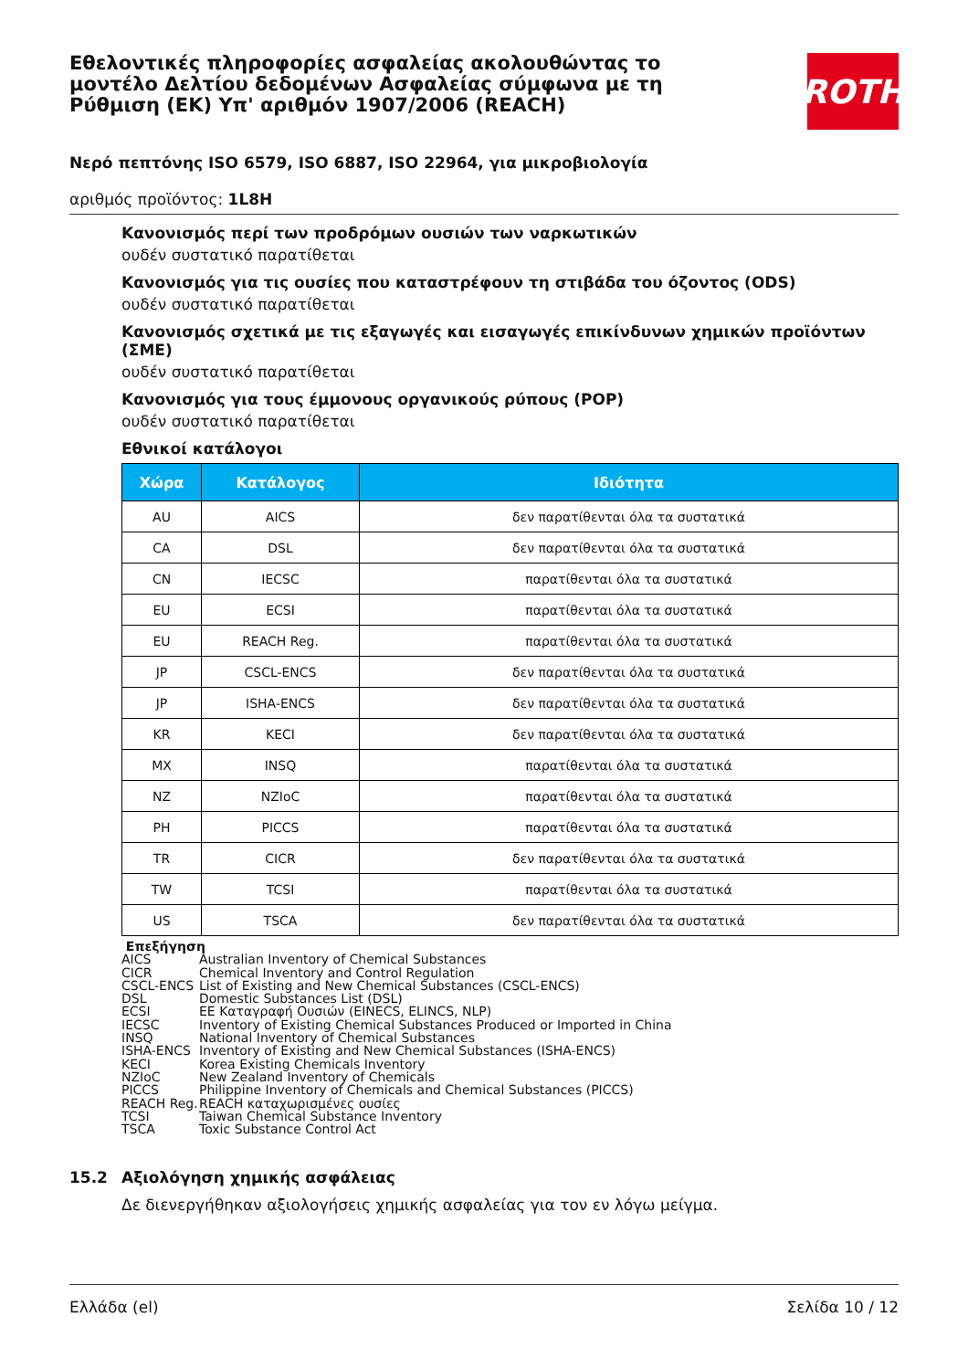Εθελοντικές πληροφορίες ασφαλείας ακολουθώντας το μοντέλο Δελτίου δεδομένων Ασφαλείας σύμφωνα με τη Ρύθμιση (ΕΚ) Υπ' αριθμόν 1907/2006 (REACH)
ROTH
Νερό πεπτόνης ISO 6579, ISO 6887, ISO 22964, για μικροβιολογία
αριθμός προϊόντος: 1L8H
Κανονισμός περί των προδρόμων ουσιών των ναρκωτικών
ουδέν συστατικό παρατίθεται
Κανονισμός για τις ουσίες που καταστρέφουν τη στιβάδα του όζοντος (ODS)
ουδέν συστατικό παρατίθεται
Κανονισμός σχετικά με τις εξαγωγές και εισαγωγές επικίνδυνων χημικών προϊόντων (ΣΜΕ)
ουδέν συστατικό παρατίθεται
Κανονισμός για τους έμμονους οργανικούς ρύπους (POP)
ουδέν συστατικό παρατίθεται
Εθνικοί κατάλογοι
| Χώρα | Κατάλογος | Ιδιότητα |
| --- | --- | --- |
| AU | AICS | δεν παρατίθενται όλα τα συστατικά |
| CA | DSL | δεν παρατίθενται όλα τα συστατικά |
| CN | IECSC | παρατίθενται όλα τα συστατικά |
| EU | ECSI | παρατίθενται όλα τα συστατικά |
| EU | REACH Reg. | παρατίθενται όλα τα συστατικά |
| JP | CSCL-ENCS | δεν παρατίθενται όλα τα συστατικά |
| JP | ISHA-ENCS | δεν παρατίθενται όλα τα συστατικά |
| KR | KECI | δεν παρατίθενται όλα τα συστατικά |
| MX | INSQ | παρατίθενται όλα τα συστατικά |
| NZ | NZIoC | παρατίθενται όλα τα συστατικά |
| PH | PICCS | παρατίθενται όλα τα συστατικά |
| TR | CICR | δεν παρατίθενται όλα τα συστατικά |
| TW | TCSI | παρατίθενται όλα τα συστατικά |
| US | TSCA | δεν παρατίθενται όλα τα συστατικά |
Επεξήγηση
AICS Australian Inventory of Chemical Substances
CICR Chemical Inventory and Control Regulation
CSCL-ENCS List of Existing and New Chemical Substances (CSCL-ENCS)
DSL Domestic Substances List (DSL)
ECSI ΕΕ Καταγραφή Ουσιών (EINECS, ELINCS, NLP)
IECSC Inventory of Existing Chemical Substances Produced or Imported in China
INSQ National Inventory of Chemical Substances
ISHA-ENCS Inventory of Existing and New Chemical Substances (ISHA-ENCS)
KECI Korea Existing Chemicals Inventory
NZIoC New Zealand Inventory of Chemicals
PICCS Philippine Inventory of Chemicals and Chemical Substances (PICCS)
REACH Reg. REACH καταχωρισμένες ουσίες
TCSI Taiwan Chemical Substance Inventory
TSCA Toxic Substance Control Act
15.2 Αξιολόγηση χημικής ασφάλειας
Δε διενεργήθηκαν αξιολογήσεις χημικής ασφαλείας για τον εν λόγω μείγμα.
Ελλάδα (el) Σελίδα 10 / 12